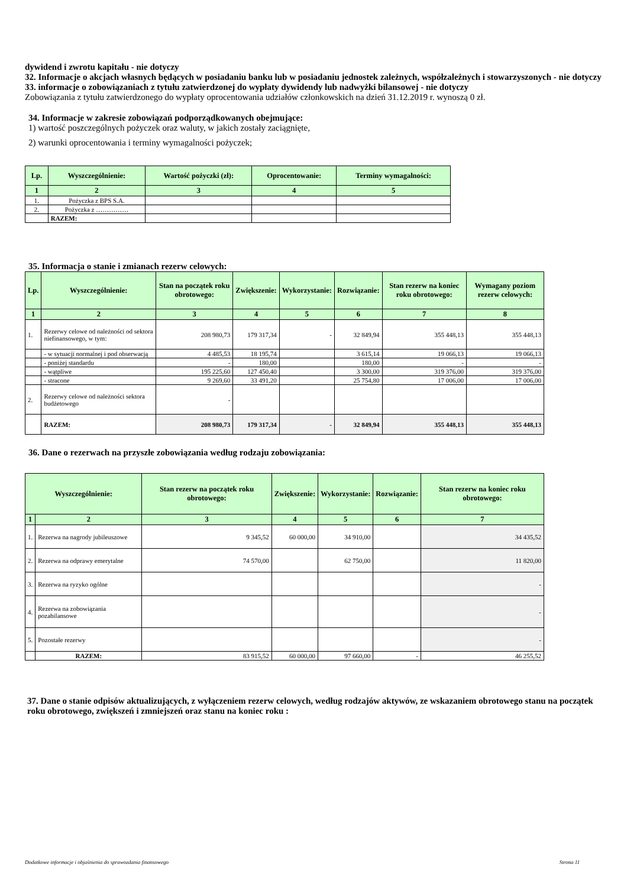dywidend i zwrotu kapitału - nie dotyczy
32. Informacje o akcjach własnych będących w posiadaniu banku lub w posiadaniu jednostek zależnych, współzależnych i stowarzyszonych - nie dotyczy
33. informacje o zobowiązaniach z tytułu zatwierdzonej do wypłaty dywidendy lub nadwyżki bilansowej - nie dotyczy
Zobowiązania z tytułu zatwierdzonego do wypłaty oprocentowania udziałów członkowskich na dzień 31.12.2019 r. wynoszą 0 zł.
34. Informacje w zakresie zobowiązań podporządkowanych obejmujące:
1) wartość poszczególnych pożyczek oraz waluty, w jakich zostały zaciągnięte,
2) warunki oprocentowania i terminy wymagalności pożyczek;
| Lp. | Wyszczególnienie: | Wartość pożyczki (zł): | Oprocentowanie: | Terminy wymagalności: |
| --- | --- | --- | --- | --- |
| 1 | 2 | 3 | 4 | 5 |
| 1. | Pożyczka z BPS S.A. | | | |
| 2. | Pożyczka z …………… | | | |
| | RAZEM: | | | |
35. Informacja o stanie i zmianach rezerw celowych:
| Lp. | Wyszczególnienie: | Stan na początek roku obrotowego: | Zwiększenie: | Wykorzystanie: | Rozwiązanie: | Stan rezerw na koniec roku obrotowego: | Wymagany poziom rezerw celowych: |
| --- | --- | --- | --- | --- | --- | --- | --- |
| 1 | 2 | 3 | 4 | 5 | 6 | 7 | 8 |
| 1. | Rezerwy celowe od należności od sektora niefinansowego, w tym: | 208 980,73 | 179 317,34 | - | 32 849,94 | 355 448,13 | 355 448,13 |
| | - w sytuacji normalnej i pod obserwacją | 4 485,53 | 18 195,74 | | 3 615,14 | 19 066,13 | 19 066,13 |
| | - poniżej standardu | - | 180,00 | | 180,00 | - | - |
| | - wątpliwe | 195 225,60 | 127 450,40 | | 3 300,00 | 319 376,00 | 319 376,00 |
| | - stracone | 9 269,60 | 33 491,20 | | 25 754,80 | 17 006,00 | 17 006,00 |
| 2. | Rezerwy celowe od należności sektora budżetowego | - | | | | | |
| | RAZEM: | 208 980,73 | 179 317,34 | - | 32 849,94 | 355 448,13 | 355 448,13 |
36. Dane o rezerwach na przyszłe zobowiązania według rodzaju zobowiązania:
| Wyszczególnienie: | | Stan rezerw na początek roku obrotowego: | Zwiększenie: | Wykorzystanie: | Rozwiązanie: | Stan rezerw na koniec roku obrotowego: |
| --- | --- | --- | --- | --- | --- | --- |
| 1 | 2 | 3 | 4 | 5 | 6 | 7 |
| 1. | Rezerwa na nagrody jubileuszowe | 9 345,52 | 60 000,00 | 34 910,00 | | 34 435,52 |
| 2. | Rezerwa na odprawy emerytalne | 74 570,00 | | 62 750,00 | | 11 820,00 |
| 3. | Rezerwa na ryzyko ogólne | | | | | - |
| 4. | Rezerwa na zobowiązania pozabilansowe | | | | | - |
| 5. | Pozostałe rezerwy | | | | | - |
| | RAZEM: | 83 915,52 | 60 000,00 | 97 660,00 | - | 46 255,52 |
37. Dane o stanie odpisów aktualizujących, z wyłączeniem rezerw celowych, według rodzajów aktywów, ze wskazaniem obrotowego stanu na początek roku obrotowego, zwiększeń i zmniejszeń oraz stanu na koniec roku :
Dodatkowe informacje i objaśnienia do sprawozdania finansowego Strona 11